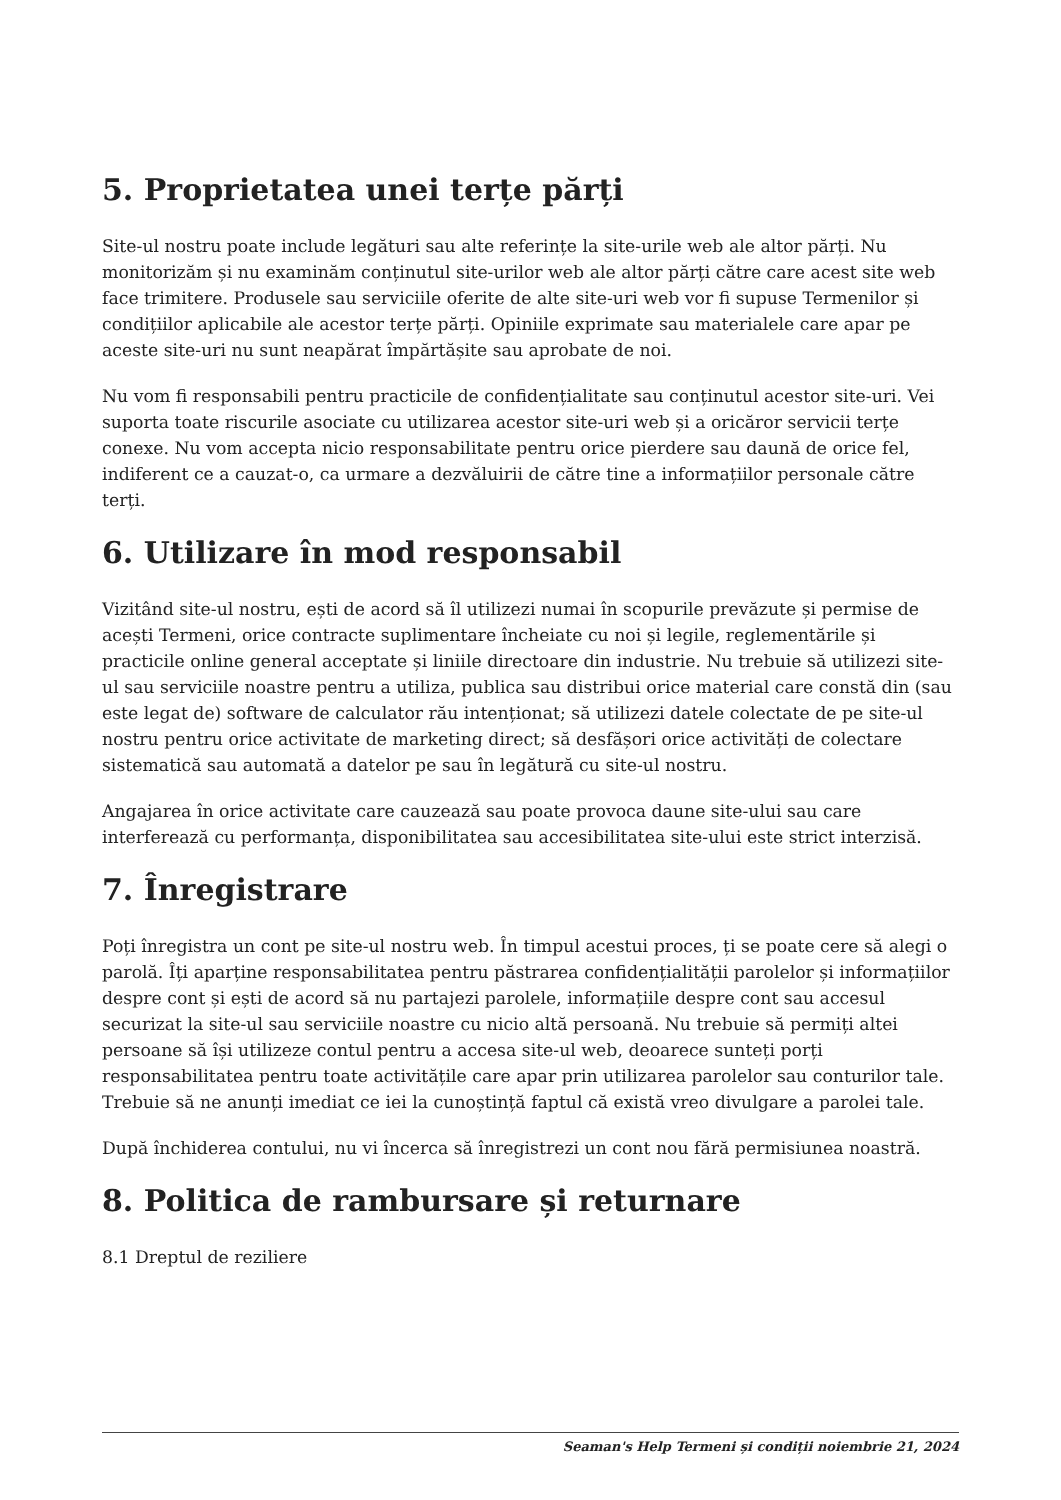5. Proprietatea unei terțe părți
Site-ul nostru poate include legături sau alte referințe la site-urile web ale altor părți. Nu monitorizăm și nu examinăm conținutul site-urilor web ale altor părți către care acest site web face trimitere. Produsele sau serviciile oferite de alte site-uri web vor fi supuse Termenilor și condițiilor aplicabile ale acestor terțe părți. Opiniile exprimate sau materialele care apar pe aceste site-uri nu sunt neapărat împărtășite sau aprobate de noi.
Nu vom fi responsabili pentru practicile de confidențialitate sau conținutul acestor site-uri. Vei suporta toate riscurile asociate cu utilizarea acestor site-uri web și a oricăror servicii terțe conexe. Nu vom accepta nicio responsabilitate pentru orice pierdere sau daună de orice fel, indiferent ce a cauzat-o, ca urmare a dezvăluirii de către tine a informațiilor personale către terți.
6. Utilizare în mod responsabil
Vizitând site-ul nostru, ești de acord să îl utilizezi numai în scopurile prevăzute și permise de acești Termeni, orice contracte suplimentare încheiate cu noi și legile, reglementările și practicile online general acceptate și liniile directoare din industrie. Nu trebuie să utilizezi site-ul sau serviciile noastre pentru a utiliza, publica sau distribui orice material care constă din (sau este legat de) software de calculator rău intenționat; să utilizezi datele colectate de pe site-ul nostru pentru orice activitate de marketing direct; să desfășori orice activități de colectare sistematică sau automată a datelor pe sau în legătură cu site-ul nostru.
Angajarea în orice activitate care cauzează sau poate provoca daune site-ului sau care interferează cu performanța, disponibilitatea sau accesibilitatea site-ului este strict interzisă.
7. Înregistrare
Poți înregistra un cont pe site-ul nostru web. În timpul acestui proces, ți se poate cere să alegi o parolă. Îți aparține responsabilitatea pentru păstrarea confidențialității parolelor și informațiilor despre cont și ești de acord să nu partajezi parolele, informațiile despre cont sau accesul securizat la site-ul sau serviciile noastre cu nicio altă persoană. Nu trebuie să permiți altei persoane să își utilizeze contul pentru a accesa site-ul web, deoarece sunteți porți responsabilitatea pentru toate activitățile care apar prin utilizarea parolelor sau conturilor tale. Trebuie să ne anunți imediat ce iei la cunoștință faptul că există vreo divulgare a parolei tale.
După închiderea contului, nu vi încerca să înregistrezi un cont nou fără permisiunea noastră.
8. Politica de rambursare și returnare
8.1 Dreptul de reziliere
Seaman's Help Termeni și condiții noiembrie 21, 2024